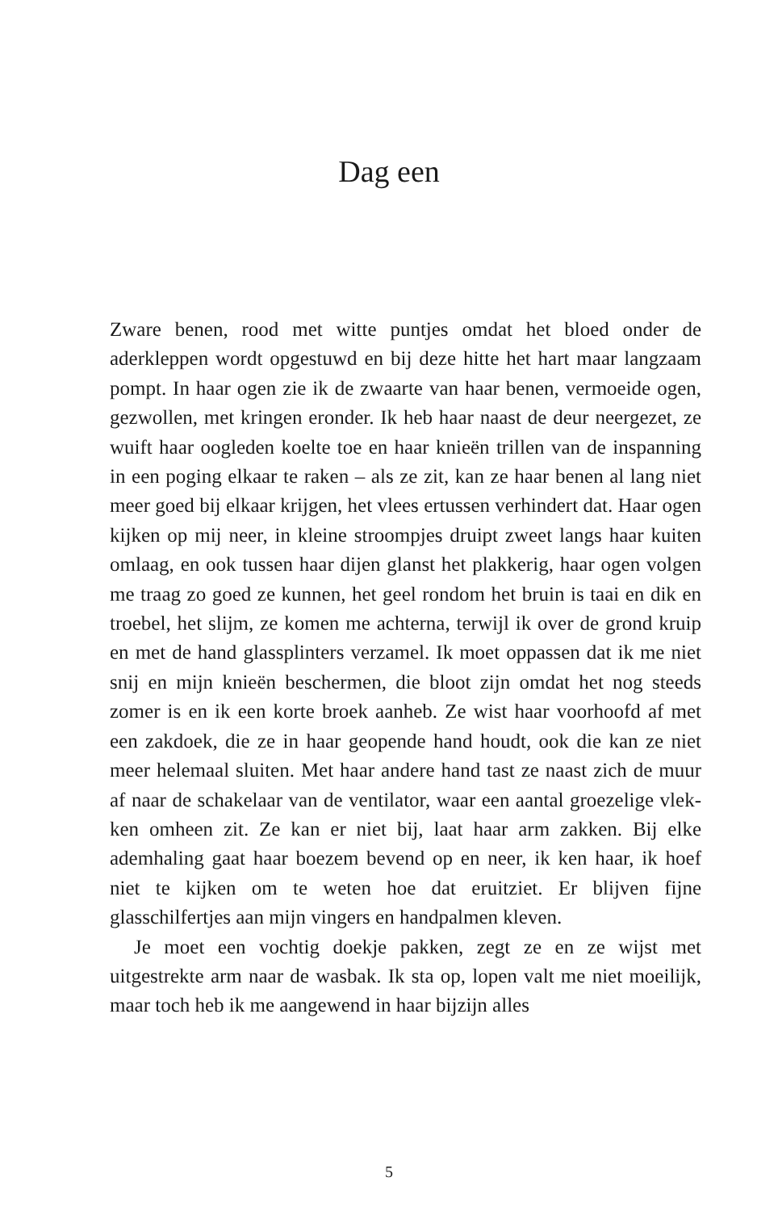Dag een
Zware benen, rood met witte puntjes omdat het bloed onder de aderkleppen wordt opgestuwd en bij deze hitte het hart maar langzaam pompt. In haar ogen zie ik de zwaarte van haar benen, vermoeide ogen, gezwollen, met kringen eronder. Ik heb haar naast de deur neergezet, ze wuift haar oogleden koelte toe en haar knieën trillen van de inspanning in een poging elkaar te raken – als ze zit, kan ze haar benen al lang niet meer goed bij elkaar krijgen, het vlees ertussen verhindert dat. Haar ogen kijken op mij neer, in kleine stroompjes druipt zweet langs haar kuiten omlaag, en ook tussen haar dijen glanst het plakkerig, haar ogen volgen me traag zo goed ze kunnen, het geel rondom het bruin is taai en dik en troebel, het slijm, ze komen me achterna, terwijl ik over de grond kruip en met de hand glassplinters verzamel. Ik moet oppassen dat ik me niet snij en mijn knieën beschermen, die bloot zijn omdat het nog steeds zomer is en ik een korte broek aanheb. Ze wist haar voorhoofd af met een zakdoek, die ze in haar geopende hand houdt, ook die kan ze niet meer helemaal sluiten. Met haar andere hand tast ze naast zich de muur af naar de schakelaar van de ventilator, waar een aantal groezelige vlek­ken omheen zit. Ze kan er niet bij, laat haar arm zakken. Bij elke ademhaling gaat haar boezem bevend op en neer, ik ken haar, ik hoef niet te kijken om te weten hoe dat eruitziet. Er blijven fijne glasschilfertjes aan mijn vingers en handpalmen kleven.
Je moet een vochtig doekje pakken, zegt ze en ze wijst met uitgestrekte arm naar de wasbak. Ik sta op, lopen valt me niet moeilijk, maar toch heb ik me aangewend in haar bijzijn alles
5